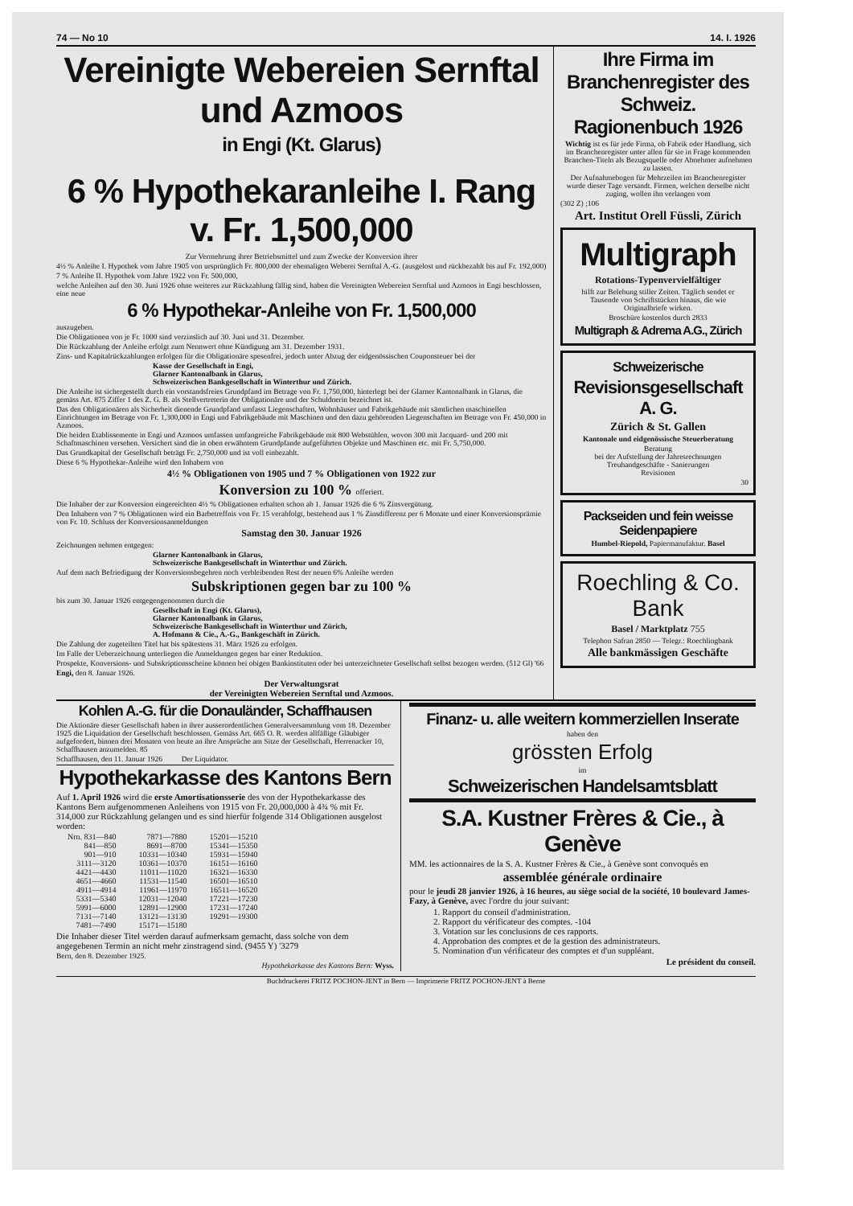74 — No 10 14. I. 1926
Vereinigte Webereien Sernftal und Azmoos
in Engi (Kt. Glarus)
6 % Hypothekaranleihe I. Rang v. Fr. 1,500,000
Zur Vermehrung ihrer Betriebsmittel und zum Zwecke der Konversion ihrer
4½ % Anleihe I. Hypothek vom Jahre 1905 von ursprünglich Fr. 800,000 der ehemaligen Weberei Sernftal A.-G. (ausgelost und rückbezahlt bis auf Fr. 192,000)
7 % Anleihe II. Hypothek vom Jahre 1922 von Fr. 500,000,
welche Anleihen auf den 30. Juni 1926 ohne weiteres zur Rückzahlung fällig sind, haben die Vereinigten Webereien Sernftal und Azmoos in Engi beschlossen, eine neue
6 % Hypothekar-Anleihe von Fr. 1,500,000
auszugeben.
Die Obligationen von je Fr. 1000 sind verzinslich auf 30. Juni und 31. Dezember.
Die Rückzahlung der Anleihe erfolgt zum Nennwert ohne Kündigung am 31. Dezember 1931.
Zins- und Kapitalrückzahlungen erfolgen für die Obligationäre spesenfrei, jedoch unter Abzug der eidgenössischen Couponsteuer bei der
Kasse der Gesellschaft in Engi,
Glarner Kantonalbank in Glarus,
Schweizerischen Bankgesellschaft in Winterthur und Zürich.
Die Anleihe ist sichergestellt durch ein vorstandsfreies Grundpfand im Betrage von Fr. 1,750,000, hinterlegt bei der Glarner Kantonalbank in Glarus, die gemäss Art. 875 Ziffer 1 des Z. G. B. als Stellvertreterin der Obligationäre und der Schuldnerin bezeichnet ist.
Das den Obligationären als Sicherheit dienende Grundpfand umfasst Liegenschaften, Wohnhäuser und Fabrikgebäude mit sämtlichen maschinellen Einrichtungen im Betrage von Fr. 1,300,000 in Engi und Fabrikgebäude mit Maschinen und den dazu gehörenden Liegenschaften im Betrage von Fr. 450,000 in Azmoos.
Die beiden Etablissemente in Engi und Azmoos umfassen umfangreiche Fabrikgebäude mit 800 Webstühlen, wovon 300 mit Jacquard- und 200 mit Schaftmaschinen versehen. Versichert sind die in oben erwähntem Grundpfande aufgeführten Objekte und Maschinen etc. mit Fr. 5,750,000.
Das Grundkapital der Gesellschaft beträgt Fr. 2,750,000 und ist voll einbezahlt.
Diese 6 % Hypothekar-Anleihe wird den Inhabern von
4½ % Obligationen von 1905 und 7 % Obligationen von 1922 zur
Konversion zu 100 % offeriert.
Die Inhaber der zur Konversion eingereichten 4½ % Obligationen erhalten schon ab 1. Januar 1926 die 6 % Zinsvergütung.
Den Inhabern von 7 % Obligationen wird ein Barbetreffnis von Fr. 15 verabfolgt, bestehend aus 1 % Zinsdifferenz per 6 Monate und einer Konversionsprämie von Fr. 10. Schluss der Konversionsanmeldungen
Samstag den 30. Januar 1926
Zeichnungen nehmen entgegen:
Glarner Kantonalbank in Glarus,
Schweizerische Bankgesellschaft in Winterthur und Zürich.
Auf dem nach Befriedigung der Konversionsbegehren noch verbleibenden Rest der neuen 6% Anleihe werden
Subskriptionen gegen bar zu 100 %
bis zum 30. Januar 1926 entgegengenommen durch die
Gesellschaft in Engi (Kt. Glarus),
Glarner Kantonalbank in Glarus,
Schweizerische Bankgesellschaft in Winterthur und Zürich,
A. Hofmann & Cie., A.-G., Bankgeschäft in Zürich.
Die Zahlung der zugeteilten Titel hat bis spätestens 31. März 1926 zu erfolgen.
Im Falle der Ueberzeichnung unterliegen die Anmeldungen gegen bar einer Reduktion.
Prospekte, Konversions- und Subskriptionsscheine können bei obigen Bankinstituten oder bei unterzeichneter Gesellschaft selbst bezogen werden. (512 Gl) '66
Engi, den 8. Januar 1926.
Der Verwaltungsrat
der Vereinigten Webereien Sernftal und Azmoos.
Ihre Firma im Branchenregister des Schweiz. Ragionenbuch 1926
Wichtig ist es für jede Firma, ob Fabrik oder Handlung, sich im Branchenregister unter allen für sie in Frage kommenden Branchen-Titeln als Bezugsquelle oder Abnehmer aufnehmen zu lassen.
Der Aufnahmebogen für Mehrzeilen im Branchenregister wurde dieser Tage versandt. Firmen, welchen derselbe nicht zuging, wollen ihn verlangen vom
(302 Z) ;106
Art. Institut Orell Füssli, Zürich
Multigraph
Rotations-Typenvervielfältiger
hilft zur Belebung stiller Zeiten. Täglich sendet er Tausende von Schriftstücken hinaus, die wie Originalbriefe wirken.
Broschüre kostenlos durch 2833
Multigraph & Adrema A.G., Zürich
Schweizerische
Revisionsgesellschaft A. G.
Zürich & St. Gallen
Kantonale und eidgenössische Steuerberatung
Beratung
bei der Aufstellung der Jahresrechnungen
Treuhandgeschäfte - Sanierungen
Revisionen
30
Packseiden und fein weisse Seidenpapiere
Humbel-Riepold, Papiermanufaktur. Basel
Roechling & Co.
Bank
Basel / Marktplatz 755
Telephon Safran 2850 — Telegr.: Roechlingbank
Alle bankmässigen Geschäfte
Kohlen A.-G. für die Donauländer, Schaffhausen
Die Aktionäre dieser Gesellschaft haben in ihrer ausserordentlichen Generalversammlung vom 18. Dezember 1925 die Liquidation der Gesellschaft beschlossen. Gemäss Art. 665 O. R. werden allfällige Gläubiger aufgefordert, binnen drei Monaten von heute an ihre Ansprüche am Sitze der Gesellschaft, Herrenacker 10, Schaffhausen anzumelden. 85
Schaffhausen, den 11. Januar 1926 Der Liquidator.
Hypothekarkasse des Kantons Bern
Auf 1. April 1926 wird die erste Amortisationsserie des von der Hypothekarkasse des Kantons Bern aufgenommenen Anleihens von 1915 von Fr. 20,000,000 à 4¾ % mit Fr. 314,000 zur Rückzahlung gelangen und es sind hierfür folgende 314 Obligationen ausgelost worden:
| Nrn. 831—840 | 7871—7880 | 15201—15210 |
| 841—850 | 8691—8700 | 15341—15350 |
| 901—910 | 10331—10340 | 15931—15940 |
| 3111—3120 | 10361—10370 | 16151—16160 |
| 4421—4430 | 11011—11020 | 16321—16330 |
| 4651—4660 | 11531—11540 | 16501—16510 |
| 4911—4914 | 11961—11970 | 16511—16520 |
| 5331—5340 | 12031—12040 | 17221—17230 |
| 5991—6000 | 12891—12900 | 17231—17240 |
| 7131—7140 | 13121—13130 | 19291—19300 |
| 7481—7490 | 15171—15180 | |
Die Inhaber dieser Titel werden darauf aufmerksam gemacht, dass solche von dem angegebenen Termin an nicht mehr zinstragend sind. (9455 Y) '3279
Bern, den 8. Dezember 1925.
Hypothekarkasse des Kantons Bern: Wyss.
Finanz- u. alle weitern kommerziellen Inserate
haben den
grössten Erfolg
im
Schweizerischen Handelsamtsblatt
S.A. Kustner Frères & Cie., à Genève
MM. les actionnaires de la S. A. Kustner Frères & Cie., à Genève sont convoqués en
assemblée générale ordinaire
pour le jeudi 28 janvier 1926, à 16 heures, au siège social de la société, 10 boulevard James-Fazy, à Genève, avec l'ordre du jour suivant:
1. Rapport du conseil d'administration.
2. Rapport du vérificateur des comptes. -104
3. Votation sur les conclusions de ces rapports.
4. Approbation des comptes et de la gestion des administrateurs.
5. Nomination d'un vérificateur des comptes et d'un suppléant.
Le président du conseil.
Buchdruckerei FRITZ POCHON-JENT in Bern — Imprimerie FRITZ POCHON-JENT à Berne